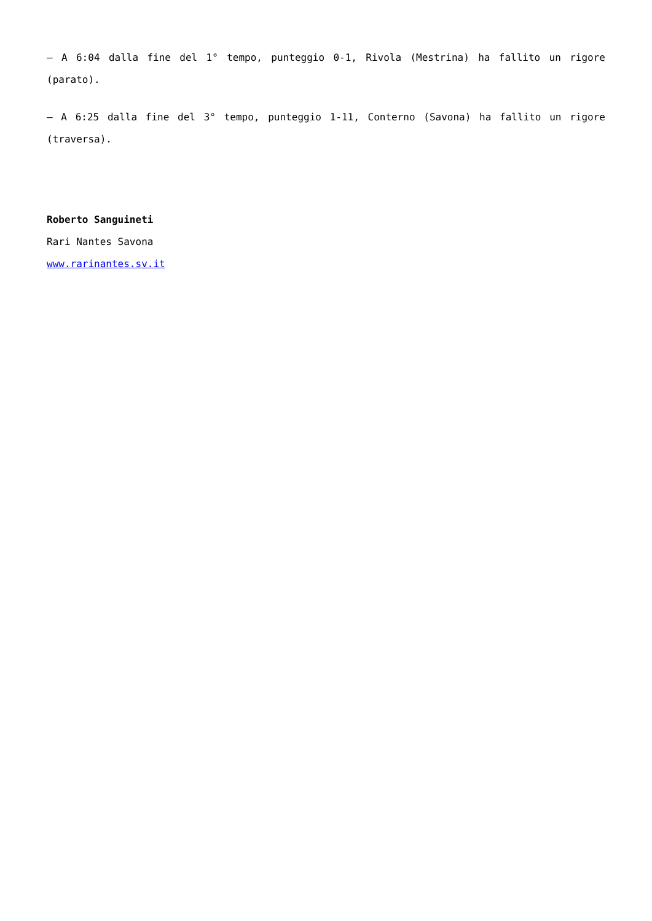– A 6:04 dalla fine del 1° tempo, punteggio 0-1, Rivola (Mestrina) ha fallito un rigore (parato).
– A 6:25 dalla fine del 3° tempo, punteggio 1-11, Conterno (Savona) ha fallito un rigore (traversa).
Roberto Sanguineti
Rari Nantes Savona
www.rarinantes.sv.it